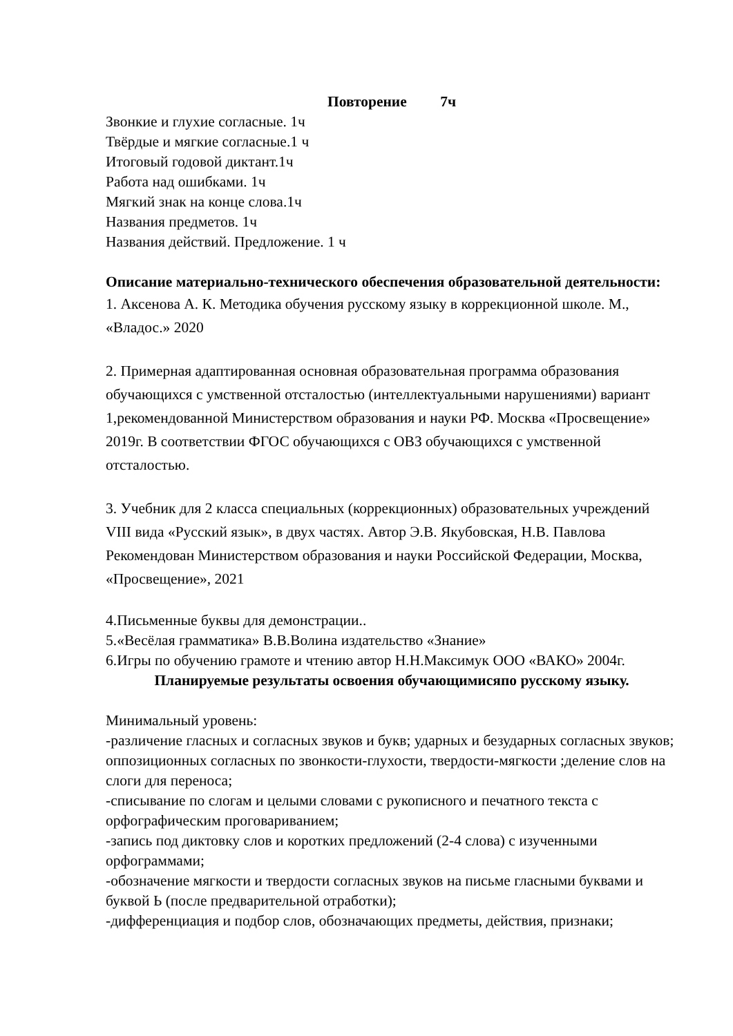Повторение 7ч
Звонкие и глухие согласные. 1ч
Твёрдые и мягкие согласные.1 ч
Итоговый годовой диктант.1ч
Работа над ошибками. 1ч
Мягкий знак на конце слова.1ч
Названия предметов. 1ч
Названия действий. Предложение. 1 ч
Описание материально-технического обеспечения образовательной деятельности:
1. Аксенова А. К. Методика обучения русскому языку в коррекционной школе. М., «Владос.» 2020
2. Примерная адаптированная основная образовательная программа образования обучающихся с умственной отсталостью (интеллектуальными нарушениями) вариант 1,рекомендованной Министерством образования и науки РФ. Москва «Просвещение» 2019г. В соответствии ФГОС обучающихся с ОВЗ обучающихся с умственной отсталостью.
3. Учебник для 2 класса специальных (коррекционных) образовательных учреждений VIII вида «Русский язык», в двух частях. Автор Э.В. Якубовская, Н.В. Павлова Рекомендован Министерством образования и науки Российской Федерации, Москва, «Просвещение», 2021
4.Письменные буквы для демонстрации..
5.«Весёлая грамматика» В.В.Волина издательство «Знание»
6.Игры по обучению грамоте и чтению автор Н.Н.Максимук ООО «ВАКО» 2004г.
Планируемые результаты освоения обучающимисяпо русскому языку.
Минимальный уровень:
-различение гласных и согласных звуков и букв; ударных и безударных согласных звуков; оппозиционных согласных по звонкости-глухости, твердости-мягкости ;деление слов на слоги для переноса;
-списывание по слогам и целыми словами с рукописного и печатного текста с орфографическим проговариванием;
-запись под диктовку слов и коротких предложений (2-4 слова) с изученными орфограммами;
-обозначение мягкости и твердости согласных звуков на письме гласными буквами и буквой Ь (после предварительной отработки);
-дифференциация и подбор слов, обозначающих предметы, действия, признаки;